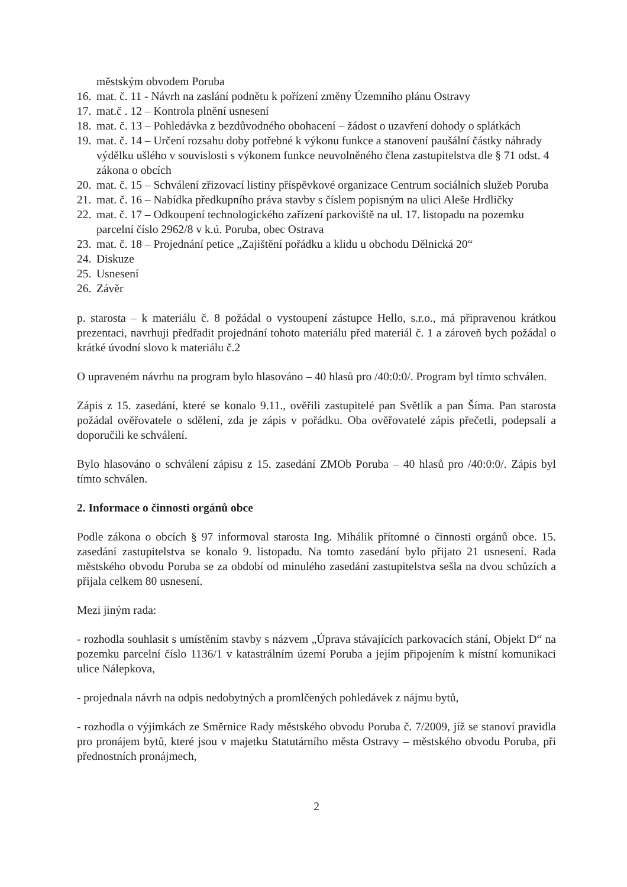městským obvodem Poruba
16. mat. č. 11 - Návrh na zaslání podnětu k pořízení změny Územního plánu Ostravy
17. mat.č . 12 – Kontrola plnění usnesení
18. mat. č. 13 – Pohledávka z bezdůvodného obohacení – žádost o uzavření dohody o splátkách
19. mat. č. 14 – Určení rozsahu doby potřebné k výkonu funkce a stanovení paušální částky náhrady výdělku ušlého v souvislosti s výkonem funkce neuvolněného člena zastupitelstva dle § 71 odst. 4 zákona o obcích
20. mat. č. 15 – Schválení zřizovací listiny příspěvkové organizace Centrum sociálních služeb Poruba
21. mat. č. 16 – Nabídka předkupního práva stavby s číslem popisným na ulici Aleše Hrdličky
22. mat. č. 17 – Odkoupení technologického zařízení parkoviště na ul. 17. listopadu na pozemku parcelní číslo 2962/8 v k.ú. Poruba, obec Ostrava
23. mat. č. 18 – Projednání petice „Zajištění pořádku a klidu u obchodu Dělnická 20“
24. Diskuze
25. Usnesení
26. Závěr
p. starosta – k materiálu č. 8 požádal o vystoupení zástupce Hello, s.r.o., má připravenou krátkou prezentaci, navrhuji předřadit projednání tohoto materiálu před materiál č. 1 a zároveň bych požádal o krátké úvodní slovo k materiálu č.2
O upraveném návrhu na program bylo hlasováno – 40 hlasů pro /40:0:0/. Program byl tímto schválen.
Zápis z 15. zasedání, které se konalo 9.11., ověřili zastupitelé pan Světlík a pan Šíma. Pan starosta požádal ověřovatele o sdělení, zda je zápis v pořádku. Oba ověřovatelé zápis přečetli, podepsali a doporučili ke schválení.
Bylo hlasováno o schválení zápisu z 15. zasedání ZMOb Poruba – 40 hlasů pro /40:0:0/. Zápis byl tímto schválen.
2. Informace o činnosti orgánů obce
Podle zákona o obcích § 97 informoval starosta Ing. Mihálik přítomné o činnosti orgánů obce. 15. zasedání zastupitelstva se konalo 9. listopadu. Na tomto zasedání bylo přijato 21 usnesení. Rada městského obvodu Poruba se za období od minulého zasedání zastupitelstva sešla na dvou schůzích a přijala celkem 80 usnesení.
Mezi jiným rada:
- rozhodla souhlasit s umístěním stavby s názvem „Úprava stávajících parkovacích stání, Objekt D“ na pozemku parcelní číslo 1136/1 v katastrálním území Poruba a jejím připojením k místní komunikaci ulice Nálepkova,
- projednala návrh na odpis nedobytných a promlčených pohledávek z nájmu bytů,
- rozhodla o výjimkách ze Směrnice Rady městského obvodu Poruba č. 7/2009, jíž se stanoví pravidla pro pronájem bytů, které jsou v majetku Statutárního města Ostravy – městského obvodu Poruba, při přednostních pronájmech,
2